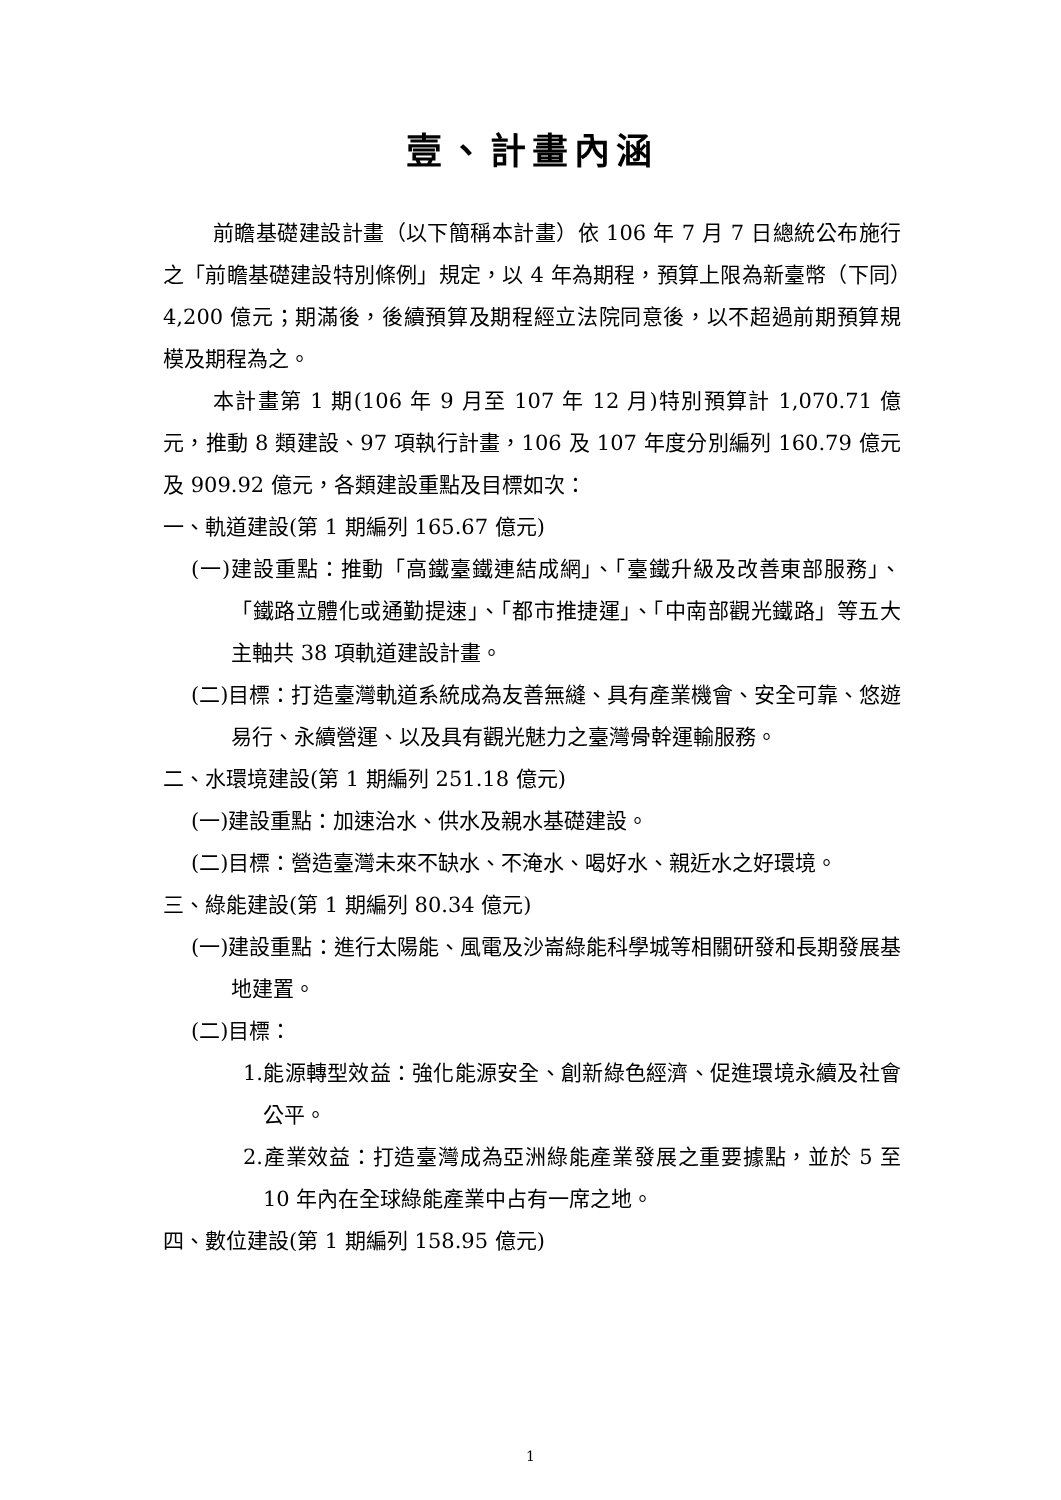壹、計畫內涵
前瞻基礎建設計畫（以下簡稱本計畫）依 106 年 7 月 7 日總統公布施行之「前瞻基礎建設特別條例」規定，以 4 年為期程，預算上限為新臺幣（下同）4,200 億元；期滿後，後續預算及期程經立法院同意後，以不超過前期預算規模及期程為之。
本計畫第 1 期(106 年 9 月至 107 年 12 月)特別預算計 1,070.71 億元，推動 8 類建設、97 項執行計畫，106 及 107 年度分別編列 160.79 億元及 909.92 億元，各類建設重點及目標如次：
一、軌道建設(第 1 期編列 165.67 億元)
(一)建設重點：推動「高鐵臺鐵連結成網」、「臺鐵升級及改善東部服務」、「鐵路立體化或通勤提速」、「都市推捷運」、「中南部觀光鐵路」等五大主軸共 38 項軌道建設計畫。
(二)目標：打造臺灣軌道系統成為友善無縫、具有產業機會、安全可靠、悠遊易行、永續營運、以及具有觀光魅力之臺灣骨幹運輸服務。
二、水環境建設(第 1 期編列 251.18 億元)
(一)建設重點：加速治水、供水及親水基礎建設。
(二)目標：營造臺灣未來不缺水、不淹水、喝好水、親近水之好環境。
三、綠能建設(第 1 期編列 80.34 億元)
(一)建設重點：進行太陽能、風電及沙崙綠能科學城等相關研發和長期發展基地建置。
(二)目標：
1.能源轉型效益：強化能源安全、創新綠色經濟、促進環境永續及社會公平。
2.產業效益：打造臺灣成為亞洲綠能產業發展之重要據點，並於 5 至 10 年內在全球綠能產業中占有一席之地。
四、數位建設(第 1 期編列 158.95 億元)
1